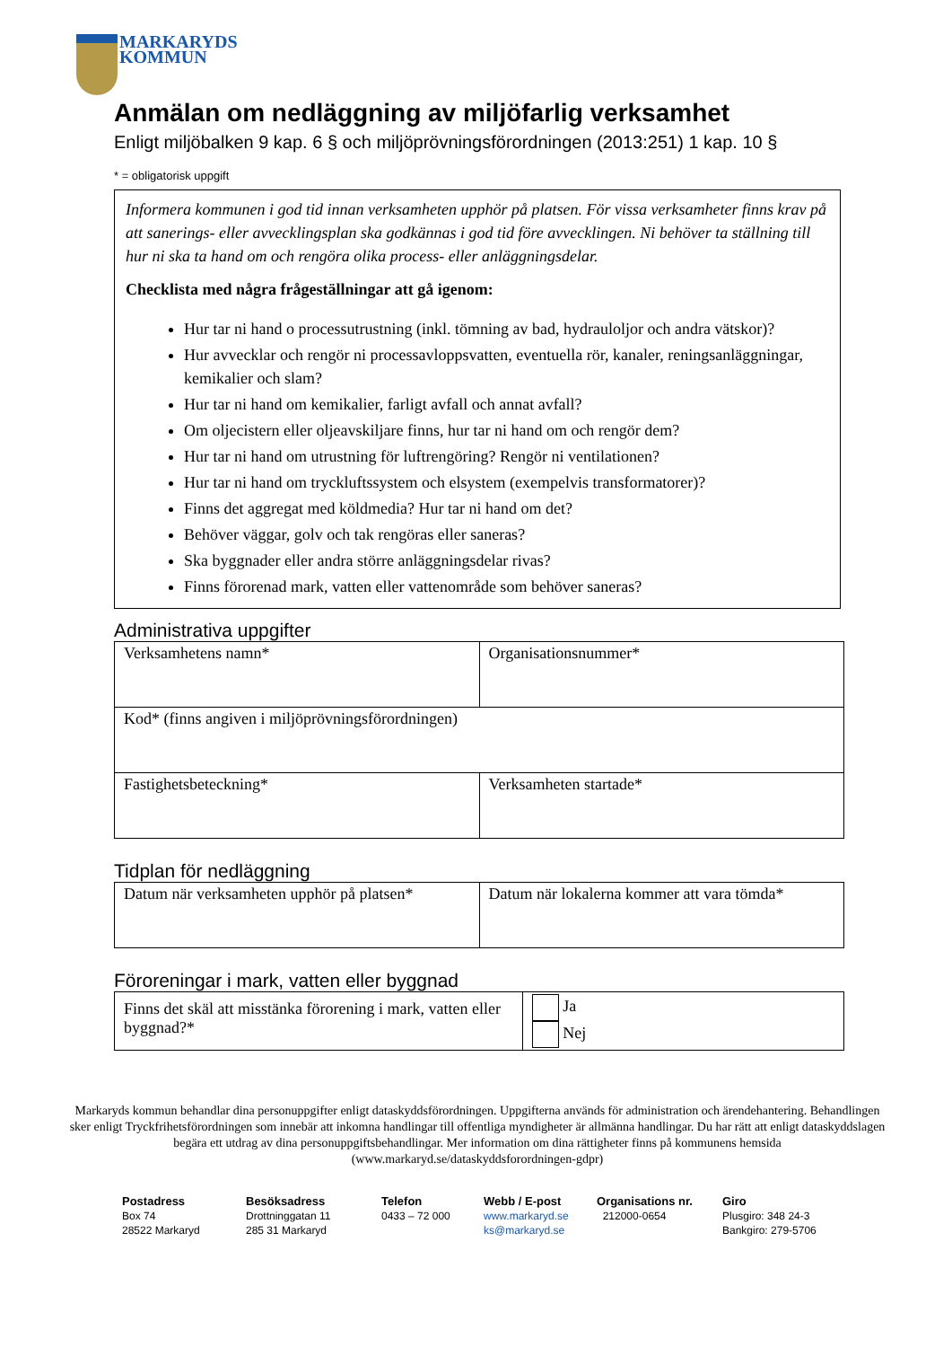MARKARYDS
KOMMUN
Anmälan om nedläggning av miljöfarlig verksamhet
Enligt miljöbalken 9 kap. 6 § och miljöprövningsförordningen (2013:251) 1 kap. 10 §
* = obligatorisk uppgift
Informera kommunen i god tid innan verksamheten upphör på platsen. För vissa verksamheter finns krav på att sanerings- eller avvecklingsplan ska godkännas i god tid före avvecklingen. Ni behöver ta ställning till hur ni ska ta hand om och rengöra olika process- eller anläggningsdelar.
Checklista med några frågeställningar att gå igenom:
Hur tar ni hand o processutrustning (inkl. tömning av bad, hydrauloljor och andra vätskor)?
Hur avvecklar och rengör ni processavloppsvatten, eventuella rör, kanaler, reningsanläggningar, kemikalier och slam?
Hur tar ni hand om kemikalier, farligt avfall och annat avfall?
Om oljecistern eller oljeavskiljare finns, hur tar ni hand om och rengör dem?
Hur tar ni hand om utrustning för luftrengöring? Rengör ni ventilationen?
Hur tar ni hand om tryckluftssystem och elsystem (exempelvis transformatorer)?
Finns det aggregat med köldmedia? Hur tar ni hand om det?
Behöver väggar, golv och tak rengöras eller saneras?
Ska byggnader eller andra större anläggningsdelar rivas?
Finns förorenad mark, vatten eller vattenområde som behöver saneras?
Administrativa uppgifter
| Verksamhetens namn* | Organisationsnummer* |
| Kod* (finns angiven i miljöprövningsförordningen) | |
| Fastighetsbeteckning* | Verksamheten startade* |
Tidplan för nedläggning
| Datum när verksamheten upphör på platsen* | Datum när lokalerna kommer att vara tömda* |
Föroreningar i mark, vatten eller byggnad
| Finns det skäl att misstänka förorening i mark, vatten eller byggnad?* | Ja Nej |
Markaryds kommun behandlar dina personuppgifter enligt dataskyddsförordningen. Uppgifterna används för administration och ärendehantering. Behandlingen sker enligt Tryckfrihetsförordningen som innebär att inkomna handlingar till offentliga myndigheter är allmänna handlingar. Du har rätt att enligt dataskyddslagen begära ett utdrag av dina personuppgiftsbehandlingar. Mer information om dina rättigheter finns på kommunens hemsida (www.markaryd.se/dataskyddsforordningen-gdpr)
Postadress
Box 74
28522 Markaryd
Besöksadress
Drottninggatan 11
285 31 Markaryd
Telefon
0433 – 72 000
Webb / E-post
www.markaryd.se
ks@markaryd.se
Organisations nr.
212000-0654
Giro
Plusgiro: 348 24-3
Bankgiro: 279-5706